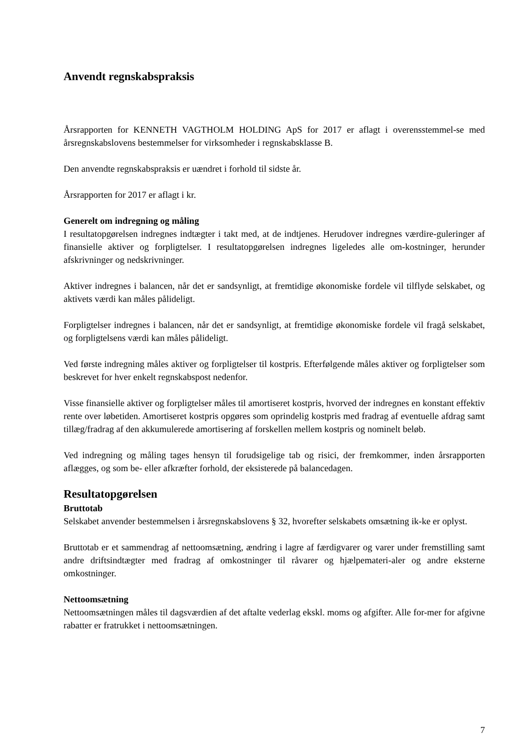Anvendt regnskabspraksis
Årsrapporten for KENNETH VAGTHOLM HOLDING ApS for 2017 er aflagt i overensstemmel-se med årsregnskabslovens bestemmelser for virksomheder i regnskabsklasse B.
Den anvendte regnskabspraksis er uændret i forhold til sidste år.
Årsrapporten for 2017 er aflagt i kr.
Generelt om indregning og måling
I resultatopgørelsen indregnes indtægter i takt med, at de indtjenes. Herudover indregnes værdire-guleringer af finansielle aktiver og forpligtelser. I resultatopgørelsen indregnes ligeledes alle om-kostninger, herunder afskrivninger og nedskrivninger.
Aktiver indregnes i balancen, når det er sandsynligt, at fremtidige økonomiske fordele vil tilflyde selskabet, og aktivets værdi kan måles pålideligt.
Forpligtelser indregnes i balancen, når det er sandsynligt, at fremtidige økonomiske fordele vil fragå selskabet, og forpligtelsens værdi kan måles pålideligt.
Ved første indregning måles aktiver og forpligtelser til kostpris. Efterfølgende måles aktiver og forpligtelser som beskrevet for hver enkelt regnskabspost nedenfor.
Visse finansielle aktiver og forpligtelser måles til amortiseret kostpris, hvorved der indregnes en konstant effektiv rente over løbetiden. Amortiseret kostpris opgøres som oprindelig kostpris med fradrag af eventuelle afdrag samt tillæg/fradrag af den akkumulerede amortisering af forskellen mellem kostpris og nominelt beløb.
Ved indregning og måling tages hensyn til forudsigelige tab og risici, der fremkommer, inden årsrapporten aflægges, og som be- eller afkræfter forhold, der eksisterede på balancedagen.
Resultatopgørelsen
Bruttotab
Selskabet anvender bestemmelsen i årsregnskabslovens § 32, hvorefter selskabets omsætning ik-ke er oplyst.
Bruttotab er et sammendrag af nettoomsætning, ændring i lagre af færdigvarer og varer under fremstilling samt andre driftsindtægter med fradrag af omkostninger til råvarer og hjælpemateri-aler og andre eksterne omkostninger.
Nettoomsætning
Nettoomsætningen måles til dagsværdien af det aftalte vederlag ekskl. moms og afgifter. Alle for-mer for afgivne rabatter er fratrukket i nettoomsætningen.
7